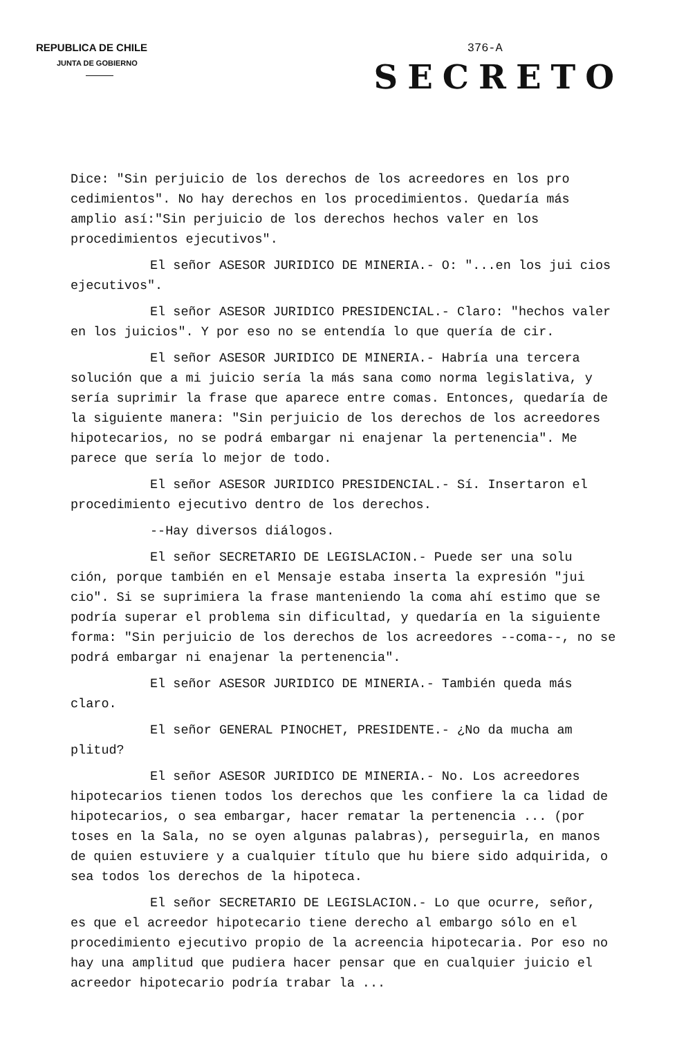REPUBLICA DE CHILE
JUNTA DE GOBIERNO
376-A
SECRETO
Dice: "Sin perjuicio de los derechos de los acreedores en los pro cedimientos". No hay derechos en los procedimientos. Quedaría más amplio así:"Sin perjuicio de los derechos hechos valer en los procedimientos ejecutivos".
El señor ASESOR JURIDICO DE MINERIA.- O: "...en los jui cios ejecutivos".
El señor ASESOR JURIDICO PRESIDENCIAL.- Claro: "hechos valer en los juicios". Y por eso no se entendía lo que quería de cir.
El señor ASESOR JURIDICO DE MINERIA.- Habría una tercera solución que a mi juicio sería la más sana como norma legislativa, y sería suprimir la frase que aparece entre comas. Entonces, quedaría de la siguiente manera: "Sin perjuicio de los derechos de los acreedores hipotecarios, no se podrá embargar ni enajenar la pertenencia". Me parece que sería lo mejor de todo.
El señor ASESOR JURIDICO PRESIDENCIAL.- Sí. Insertaron el procedimiento ejecutivo dentro de los derechos.
--Hay diversos diálogos.
El señor SECRETARIO DE LEGISLACION.- Puede ser una solu ción, porque también en el Mensaje estaba inserta la expresión "jui cio". Si se suprimiera la frase manteniendo la coma ahí estimo que se podría superar el problema sin dificultad, y quedaría en la siguiente forma: "Sin perjuicio de los derechos de los acreedores --coma--, no se podrá embargar ni enajenar la pertenencia".
El señor ASESOR JURIDICO DE MINERIA.- También queda más claro.
El señor GENERAL PINOCHET, PRESIDENTE.- ¿No da mucha am plitud?
El señor ASESOR JURIDICO DE MINERIA.- No. Los acreedores hipotecarios tienen todos los derechos que les confiere la ca lidad de hipotecarios, o sea embargar, hacer rematar la pertenencia ... (por toses en la Sala, no se oyen algunas palabras), perseguirla, en manos de quien estuviere y a cualquier título que hu biere sido adquirida, o sea todos los derechos de la hipoteca.
El señor SECRETARIO DE LEGISLACION.- Lo que ocurre, señor, es que el acreedor hipotecario tiene derecho al embargo sólo en el procedimiento ejecutivo propio de la acreencia hipotecaria. Por eso no hay una amplitud que pudiera hacer pensar que en cualquier juicio el acreedor hipotecario podría trabar la ...